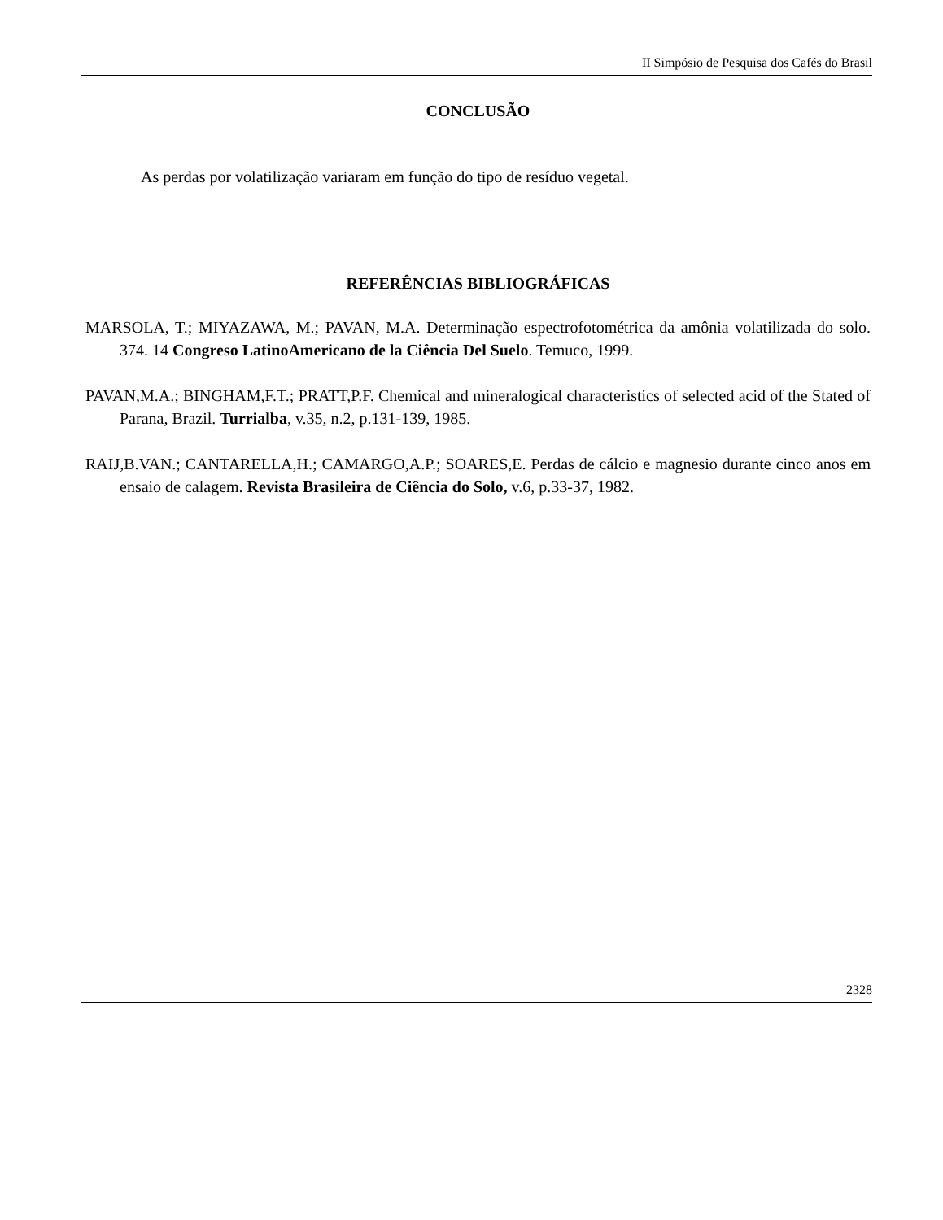II Simpósio de Pesquisa dos Cafés do Brasil
CONCLUSÃO
As perdas por volatilização variaram em função do tipo de resíduo vegetal.
REFERÊNCIAS BIBLIOGRÁFICAS
MARSOLA, T.; MIYAZAWA, M.; PAVAN, M.A. Determinação espectrofotométrica da amônia volatilizada do solo. 374. 14 Congreso LatinoAmericano de la Ciência Del Suelo. Temuco, 1999.
PAVAN,M.A.; BINGHAM,F.T.; PRATT,P.F. Chemical and mineralogical characteristics of selected acid of the Stated of Parana, Brazil. Turrialba, v.35, n.2, p.131-139, 1985.
RAIJ,B.VAN.; CANTARELLA,H.; CAMARGO,A.P.; SOARES,E. Perdas de cálcio e magnesio durante cinco anos em ensaio de calagem. Revista Brasileira de Ciência do Solo, v.6, p.33-37, 1982.
2328